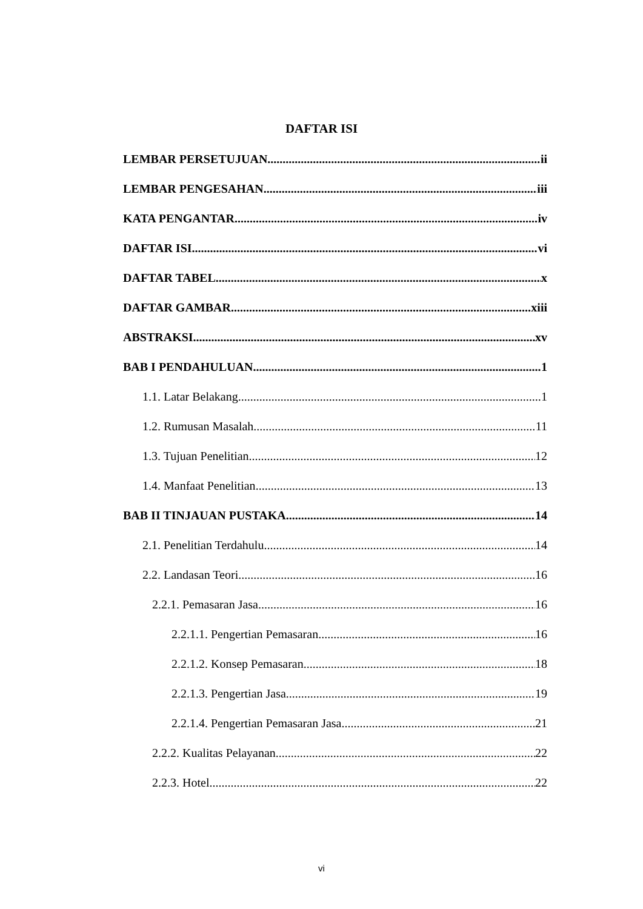DAFTAR ISI
LEMBAR PERSETUJUAN ii
LEMBAR PENGESAHAN iii
KATA PENGANTAR iv
DAFTAR ISI vi
DAFTAR TABEL x
DAFTAR GAMBAR xiii
ABSTRAKSI xv
BAB I PENDAHULUAN 1
1.1. Latar Belakang 1
1.2. Rumusan Masalah 11
1.3. Tujuan Penelitian 12
1.4. Manfaat Penelitian 13
BAB II TINJAUAN PUSTAKA 14
2.1. Penelitian Terdahulu 14
2.2. Landasan Teori 16
2.2.1. Pemasaran Jasa 16
2.2.1.1. Pengertian Pemasaran 16
2.2.1.2. Konsep Pemasaran 18
2.2.1.3. Pengertian Jasa 19
2.2.1.4. Pengertian Pemasaran Jasa 21
2.2.2. Kualitas Pelayanan 22
2.2.3. Hotel 22
vi